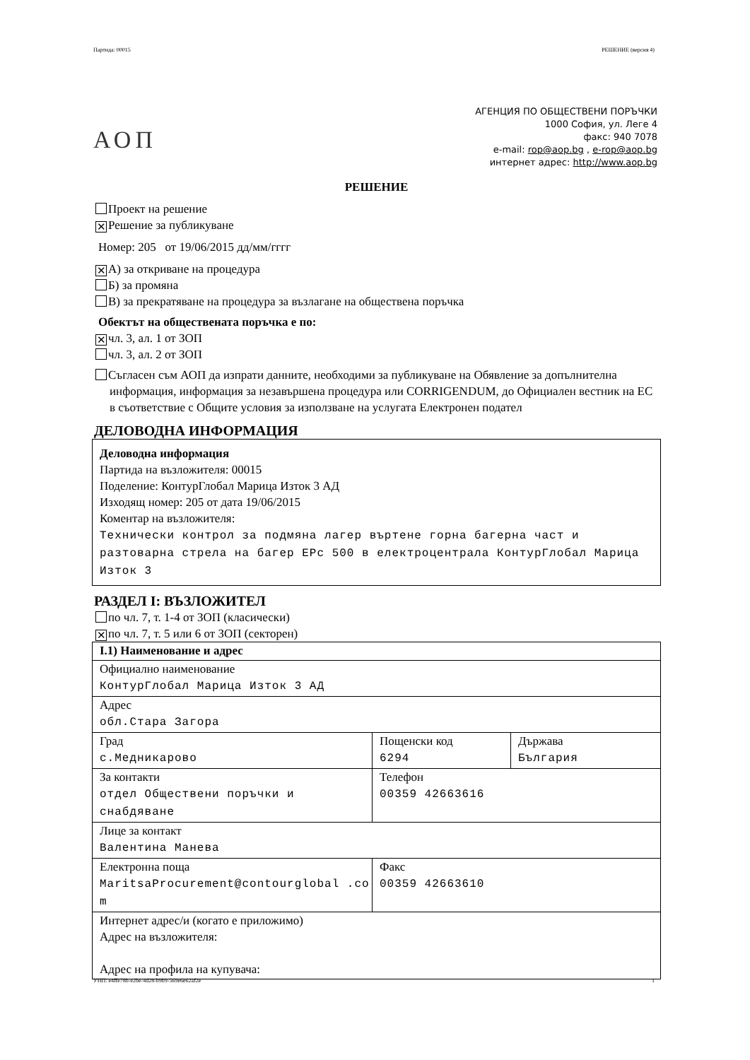Партида: 00015 РЕШЕНИЕ (версия 4)
АОП
АГЕНЦИЯ ПО ОБЩЕСТВЕНИ ПОРЪЧКИ
1000 София, ул. Леге 4
факс: 940 7078
e-mail: rop@aop.bg , e-rop@aop.bg
интернет адрес: http://www.aop.bg
РЕШЕНИЕ
Проект на решение
✕ Решение за публикуване
Номер: 205 от 19/06/2015 дд/мм/гггг
✕ А) за откриване на процедура
Б) за промяна
В) за прекратяване на процедура за възлагане на обществена поръчка
Обектът на обществената поръчка е по:
✕ чл. 3, ал. 1 от ЗОП
чл. 3, ал. 2 от ЗОП
Съгласен съм АОП да изпрати данните, необходими за публикуване на Обявление за допълнителна информация, информация за незавършена процедура или CORRIGENDUM, до Официален вестник на ЕС в съответствие с Общите условия за използване на услугата Електронен подател
ДЕЛОВОДНА ИНФОРМАЦИЯ
Деловодна информация
Партида на възложителя: 00015
Поделение: КонтурГлобал Марица Изток 3 АД
Изходящ номер: 205 от дата 19/06/2015
Коментар на възложителя:
Технически контрол за подмяна лагер въртене горна багерна част и разтоварна стрела на багер ЕРс 500 в електроцентрала КонтурГлобал Марица Изток 3
РАЗДЕЛ I: ВЪЗЛОЖИТЕЛ
по чл. 7, т. 1-4 от ЗОП (класически)
✕ по чл. 7, т. 5 или 6 от ЗОП (секторен)
| I.1) Наименование и адрес | | |
| Официално наименование КонтурГлобал Марица Изток 3 АД | | |
| Адрес обл.Стара Загора | | |
| Град с.Медникарово | Пощенски код 6294 | Държава България |
| За контакти отдел Обществени поръчки и снабдяване | Телефон 00359 42663616 | |
| Лице за контакт Валентина Манева | | |
| Електронна поща MaritsaProcurement@contourglobal .com | Факс 00359 42663610 | |
| Интернет адрес/и (когато е приложимо) Адрес на възложителя: Адрес на профила на купувача: | | |
УНП: e4ffe78b-e2be-4d28-b9b9-569e6e62af2e 1